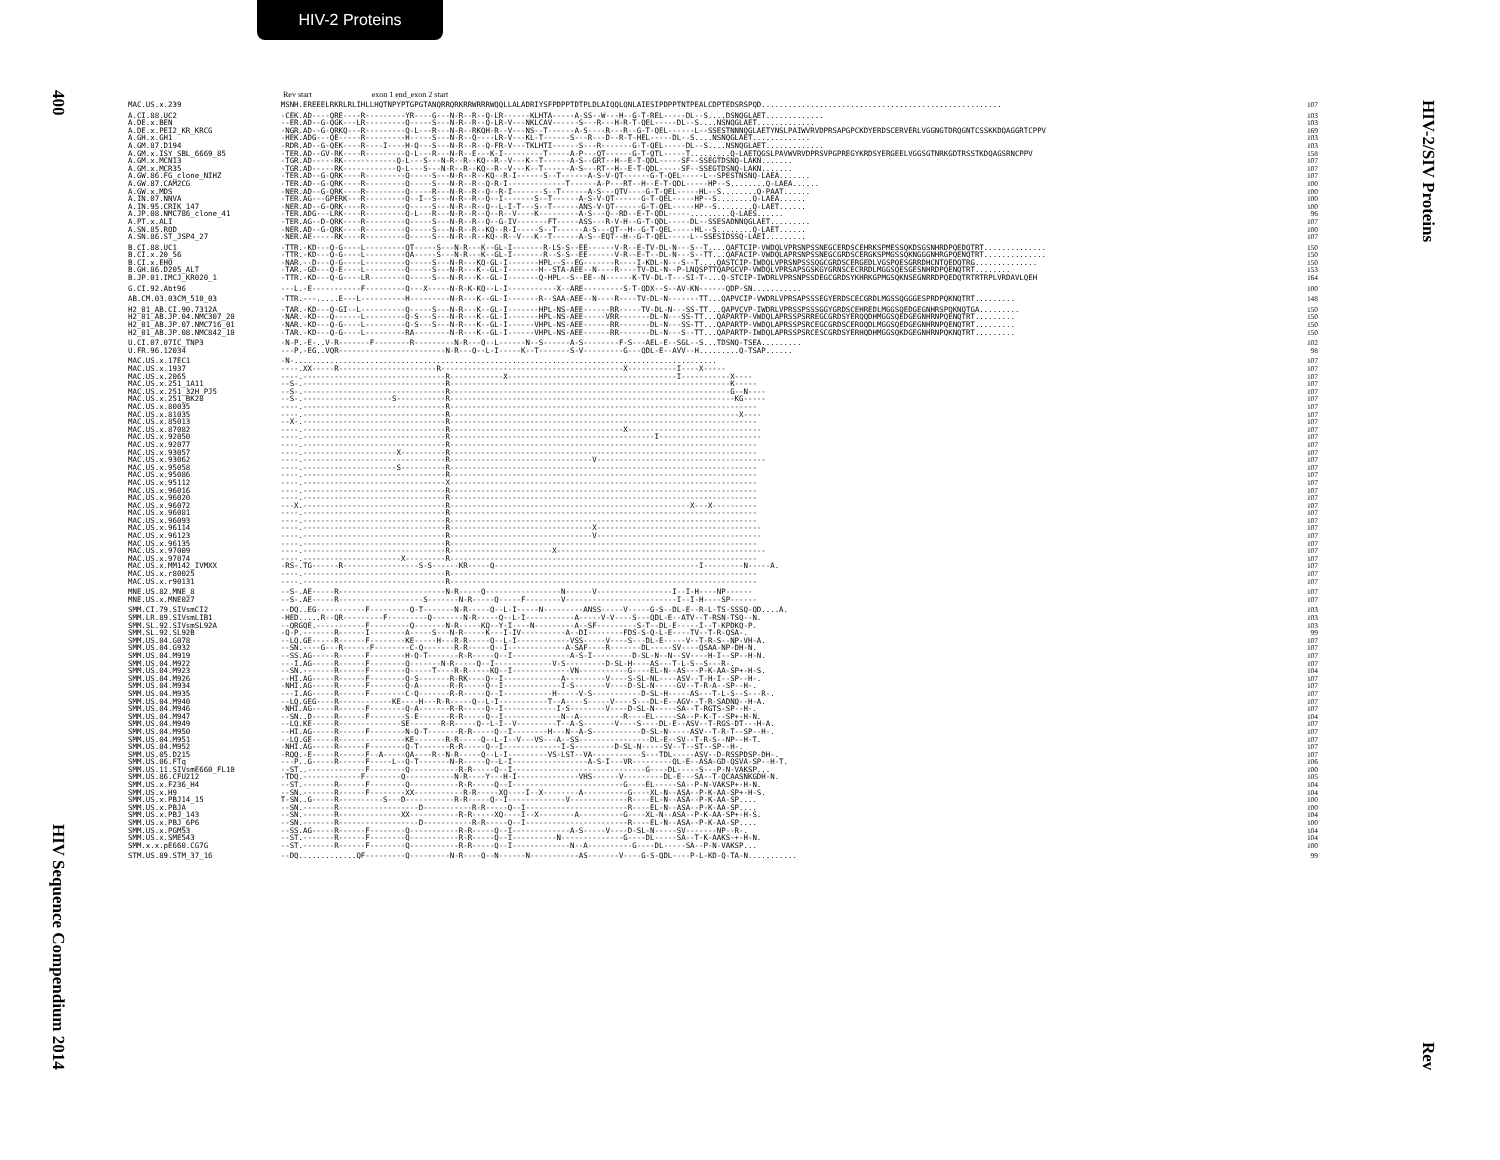HIV-2 Proteins
400 HIV Sequence Compendium 2014
HIV-2/SIV Proteins Rev
Rev start exon 1 end_exon 2 start
| MAC.US.x.239 | MSNH.EREEELRKRLRLIHLLHQTNPYPTGPGTANQRRQRKRRWRRRWQQLLALADRIYSFPDPPTDTPLDLAIQQLQNLAIESIPDPPTNTPEALCDPTEDSRSPQD...................................................... | 107 |
| A.CI.88.UC2 | -CEK.AD----QRE----R---------YR----G---N-R--R--Q-LR------KLHTA-----A-SS--W---H--G-T-REL-----DL--S....DSNQGLAET............. | 103 |
| A.DE.x.BEN | --ER.AD--G-QGK---LR---------Q-----S---N-R--R--Q-LR-V---NKLCAV------S---R---H-R-T-QEL-----DL--S....NSNQGLAET............. | 103 |
| A.DE.x.PEI2_KR_KRCG | -NGR.AD--G-QRKQ---R---------Q-L---R---N-R--RKQH-R--V---NS--T------A-S----R---R--G-T-QEL------L--SSESTNNNQGLAETYNSLPAIWVRVDPRSAPGPCKDYERDSCERVERLVGGNGTDRQGNTCSSKKDQAGGRTCPPV | 169 |
| A.GH.x.GH1 | -HEK.ADG---QE-----R---------H-----S---N-R--Q----LR-V---KL-T------S---R---D--R-T-HEL-----DL--S....NSNQGLAET............. | 103 |
| A.GM.87.D194 | -RDR.AD--G-QEK----R----I----H-Q---S---N-R--R--Q-FR-V---TKLHTI------S---R-------G-T-QEL-----DL--S....NSNQGLAET............. | 103 |
| A.GM.x.ISY_SBL_6669_85 | -TER.AD--GV-RK----R---------Q-L---R---N-R--E---K-I---------T-----A-P---QT------G-T-QTL-----T.........Q-LAETQGSLPAVWVRVDPRSVPGPREGYKRDSYERGEELVGGSGTNRKGDTRSSTKDQAGSRNCPPV | 158 |
| A.GM.x.MCN13 | -TGR.AD-----RK------------Q-L---S---N-R--R--KQ--R--V---K--T------A-S--GRT--H--E-T-QDL-----SF--SSEGTDSNQ-LAKN....... | 107 |
| A.GM.x.MCR35 | -TGR.AD-----RK------------Q-L---S---N-R--R--KQ--R--V---K--T------A-S---RT--H--E-T-QDL-----SF--SSEGTDSNQ-LAKN....... | 107 |
| A.GW.86.FG_clone_NIHZ | -TER.AD--G-QRK----R---------Q-----S---N-R--R--KQ--R-I------S--T------A-S-V-QT------G-T-QEL-----L--SPESTNSNQ-LAEA....... | 107 |
| A.GW.87.CAM2CG | -TER.AD--G-QRK----R---------Q-----S---N-R--R--Q-R-I-------------T------A-P---RT--H--E-T-QDL-----HP--S........Q-LAEA...... | 100 |
| A.GW.x.MDS | -NER.AD--G-QRK----R---------Q-----R---N-R--R--Q--R-I-------S--T------A-S---QTV----G-T-QEL-----HL--S........Q-PAAT...... | 100 |
| A.IN.07.NNVA | -TER.AG---GPERK---R---------Q--I--S---N-R--R--Q--I-------S--T------A-S-V-QT------G-T-QEL-----HP--S........Q-LAEA...... | 100 |
| A.IN.95.CRIK_147 | -NER.AD--G-QRK----R---------Q-----S---N-R--R--Q--L-I-T---S--T------ANS-V-QT------G-T-QEL-----HP--S........Q-LAET...... | 100 |
| A.JP.08.NMC786_clone_41 | -TER.ADG---LRK----R---------Q-L---R---N-R--R--Q--R--V----K---------A-S---Q--RD--E-T-QDL-----.........Q-LAES...... | 96 |
| A.PT.x.ALI | -TER.AG--D-QRK----R---------Q-----S---N-R--R--Q--G-IV-------FT-----ASS---R-V-H--G-T-QDL-----DL--SSESADNNQGLAET......... | 107 |
| A.SN.85.ROD | -NER.AD--G-QRK----R---------Q-----S---N-R--R--KQ--R-I-----S--T------A-S---QT--H--G-T-QEL-----HL--S........Q-LAET...... | 100 |
| A.SN.86.ST_JSP4_27 | -NER.AE-----RK----R---------Q-----S---N-R--R--KQ--R--V---K--T------A-S--EQT--H--G-T-QEL-----L--SSESIDSSQ-LAEI......... | 107 |
| B.CI.88.UC1 | -TTR.-KD---Q-G----L---------QT-----S---N-R---K--GL-I-------R-LS-S--EE------V-R--E-TV-DL-N---S--T....QAFTCIP-VWDQLVPRSNPSSNEGCERDSCEHRKSPMESSQKDSGSNHRDPQEDQTRT.............. | 150 |
| B.CI.x.20_56 | -TTR.-KD---Q-G----L---------QA-----S---N-R---K--GL-I-------R--S-S--EE------V-R--E-T--DL-N---S--TT...QAFACIP-VWDQLAPRSNPSSNEGCGRDSCERGKSPMGSSQKNGGGNHRGPQENQTRT.............. | 150 |
| B.CI.x.EHO | -NAR.--D---Q-G----L---------Q-----S---N-R---KQ-GL-I-------HPL--S--EG-------R----I-KDL-N---S--T....QASTCIP-IWDQLVPRSNPSSSQGCGRDSCERGEDLVGSPQESGRRDHCNTQEDQTRG.............. | 150 |
| B.GH.86.D205_ALT | -TAR.-GD---Q-E----L---------Q-----S---N-R---K--GL-I-------H--STA-AEE--N----R----TV-DL-N--P-LNQSPTTQAPGCVP-VWDQLVPRSAPSGSKGYGRNSCECRRDLMGGSQESGESNHRDPQENQTRT........ | 153 |
| B.JP.01.IMCJ_KR020_1 | -TTR.-KD---Q-G----LR--------Q-----S---N-R---K--GL-I-------Q-HPL--S--EE--N------K-TV-DL-T---SI-T-...Q-STCIP-IWDRLVPRSNPSSDEGCGRDSYKHRKGPMGSQKNSEGNRRDPQEDQTRTRTRPLVRDAVLQEH | 164 |
| G.CI.92.Abt96 | ---L.-E-----------F---------Q---X-----N-R-K-KQ--L-I-----------X--ARE---------S-T-QDX--S--AV-KN------QDP-SN........... | 100 |
| AB.CM.03.03CM_510_03 | -TTR.---.....E---L----------H---------N-R---K--GL-I-------R--SAA-AEE--N----R----TV-DL-N-------TT...QAPVCIP-VWDRLVPRSAPSSSEGYERDSCECGRDLMGSSQGGGESPRDPQKNQTRT......... | 148 |
| H2_01_AB.CI.90.7312A | -TAR.-KD---Q-GI--L----------Q-----S---N-R---K--GL-I-------HPL-NS-AEE------RR-----TV-DL-N---SS-TT...QAPVCVP-IWDRLVPRSSPSSSGGYGRDSCEHREDLMGGSQEDGEGNHRSPQKNQTGA......... | 150 |
| H2_01_AB.JP.04.NMC307_20 | -NAR.-KD---Q------L---------Q-S---S---N-R---K--GL-I-------HPL-NS-AEE-----VRR-------DL-N---SS-TT...QAPARTP-VWDQLAPRSSPSRREGCGRDSYERQQDHMGGSQEDGEGNHRNPQENQTRT......... | 150 |
| H2_01_AB.JP.07.NMC716_01 | -NAR.-KD---Q-G----L---------Q-S---S---N-R---K--GL-I------VHPL-NS-AEE------RR-------DL-N---SS-TT...QAPARTP-VWDQLAPRSSPSRCEGCGRDSCEROQDLMGGSQEDGEGNHRNPQENQTRT......... | 150 |
| H2_01_AB.JP.08.NMC842_10 | -TAR.-KD---Q-G----L---------RA--------N-R---K--GL-I------VHPL-NS-AEE------RR-------DL-N---S--TT...QAPARTP-IWDQLAPRSSPSRCESCGRDSYERHQDHMGGSQKDGEGNHRNPQKNQTRT......... | 150 |
| U.CI.07.07IC_TNP3 | -N-P.-E-..V-R-------F--------R---------N-R---Q--L------N--S------A-S--------F-S---AEL-E--SGL--S...TDSNQ-TSEA......... | 102 |
| U.FR.96.12034 | ---P.-EG..VQR------------------------N-R---Q--L-I-----K--T-------S-V---------G---QDL-E--AVV--H.........Q-TSAP...... | 98 |
| MAC.US.x.17EC1 | -N-............................................................................................... | 107 |
| MAC.US.x.1937 | ----.XX-----R----------------------R-----------------------------------------X-----------I----X----- | 107 |
| MAC.US.x.2065 | ----.--------------------------------R------------X--------------------------------------I-----------X---- | 107 |
| MAC.US.x.251_1A11 | --S-.--------------------------------R---------------------------------------------------------------K----- | 107 |
| MAC.US.x.251_32H_PJ5 | --S-.--------------------------------R---------------------------------------------------------------G--N---- | 107 |
| MAC.US.x.251_BK28 | --S-.--------------------S-----------R----------------------------------------------------------------KG----- | 107 |
| MAC.US.x.80035 | ----.--------------------------------R--------------------------------------------------------------------- | 107 |
| MAC.US.x.81035 | ----.--------------------------------R-----------------------------------------------------------------X---- | 107 |
| MAC.US.x.85013 | --X-.--------------------------------R--------------------------------------------------------------------- | 107 |
| MAC.US.x.87082 | ----.--------------------------------R---------------------------------------X------------------------------ | 107 |
| MAC.US.x.92050 | ----.--------------------------------R----------------------------------------------I----------------------- | 107 |
| MAC.US.x.92077 | ----.--------------------------------R--------------------------------------------------------------------- | 107 |
| MAC.US.x.93057 | ----.---------------------X----------R--------------------------------------------------------------------- | 107 |
| MAC.US.x.93062 | ----.--------------------------------R--------------------------------V-------------------------------------- | 107 |
| MAC.US.x.95058 | ----.---------------------S----------R--------------------------------------------------------------------- | 107 |
| MAC.US.x.95086 | ----.--------------------------------R--------------------------------------------------------------------- | 107 |
| MAC.US.x.95112 | ----.--------------------------------X--------------------------------------------------------------------- | 107 |
| MAC.US.x.96016 | ----.--------------------------------R--------------------------------------------------------------------- | 107 |
| MAC.US.x.96020 | ----.--------------------------------R--------------------------------------------------------------------- | 107 |
| MAC.US.x.96072 | ---X.--------------------------------R------------------------------------------------------X---X---------- | 107 |
| MAC.US.x.96081 | ----.--------------------------------R--------------------------------------------------------------------- | 107 |
| MAC.US.x.96093 | ----.--------------------------------R--------------------------------------------------------------------- | 107 |
| MAC.US.x.96114 | ----.--------------------------------R--------------------------------X------------------------------------- | 107 |
| MAC.US.x.96123 | ----.--------------------------------R--------------------------------V------------------------------------- | 107 |
| MAC.US.x.96135 | ----.--------------------------------R--------------------------------------------------------------------- | 107 |
| MAC.US.x.97009 | ----.--------------------------------R-----------------------X----------------------------------------------- | 107 |
| MAC.US.x.97074 | ----.----------------------X---------R--------------------------------------------------------------------- | 107 |
| MAC.US.x.MM142_IVMXX | -RS-.TG------R-----------------S-S------KR-----Q----------------------------------------------I---------N-----A. | 107 |
| MAC.US.x.r80025 | ----.--------------------------------R--------------------------------------------------------------------- | 107 |
| MAC.US.x.r90131 | ----.--------------------------------R--------------------------------------------------------------------- | 107 |
| MNE.US.82.MNE_8 | --S-.AE-----R------------------------N-R-----Q-----------------N------V-----------------I--I-H----NP------ | 107 |
| MNE.US.x.MNE027 | --S-.AE-----R-------------------S-------N-R-----Q-----F--------V-------------------------I--I-H----SP------ | 107 |
| SMM.CI.79.SIVsmCI2 | --DQ..EG-----------F---------Q-T-------N-R-----Q--L-I-----N---------ANSS-----V-----G-S--DL-E--R-L-TS-SSSQ-QD....A. | 103 |
| SMM.LR.89.SIVsmLIB1 | -HED.....R--QR---------F---------Q-------N-R-----Q--L-I-----------A-----V-V----S---QDL-E--ATV--T-RSN-TSQ--N. | 103 |
| SMM.SL.92.SIVsmSL92A | --QRGQE.-----------F---------Q-------N-R-----KQ--Y-I----N---------A--SF---------S-T--DL-E-----I--T-KPDKQ-P. | 103 |
| SMM.SL.92.SL92B | -Q-P.-------R------I--------A-----S---N-R-----K---I-IV----------A--DI--------FDS-S-Q-L-E----TV--T-R-QSA-. | 99 |
| SMM.US.04.G078 | --LQ.GE-----R------F--------KE-----H---R-R-----Q--L-I------------VSS-----V----S---DL-E-----V--T-R-S--NP-VH-A. | 107 |
| SMM.US.04.G932 | --SN.----G---R------F--------C-Q-------R-R-----Q--I-------------A-SAF----R-------DL-----SV----QSAA-NP-DH-N. | 107 |
| SMM.US.04.M919 | --SS.AG-----R------F--------H-Q-T-------R-R-----Q--I-------------A-S-I---------D-SL-N--N--SV----H-I--SP--H-N. | 107 |
| SMM.US.04.M922 | ---I.AG-----R------F--------Q-------N-R-----Q--I-------------V-S---------D-SL-H----AS---T-L-S--S---R-. | 107 |
| SMM.US.04.M923 | --SN.-------R------F--------Q-----T----R-R-----KQ--I-------------VN-----------G----EL-N--AS---P-K-AA-SP+-H-S. | 104 |
| SMM.US.04.M926 | --HI.AG-----R------F--------Q-S-------R-RK----Q--I-------------A---------V----S-SL-NL----ASV--T-H-I--SP--H-. | 107 |
| SMM.US.04.M934 | -NHI.AG-----R------F--------Q-A-------R-R-----Q--I-------------I-S-------V----D-SL-N-----GV--T-R-A--SP--H-. | 107 |
| SMM.US.04.M935 | ---I.AG-----R------F--------C-Q-------R-R-----Q--I-----------H-----V-S-----------D-SL-H-----AS---T-L-S--S---R-. | 107 |
| SMM.US.04.M940 | --LQ.GEG----R------------KE----H---R-R-----Q--L-I-----------T--A----S-----V----S---DL-E--AGV--T-R-SADNQ--H-A. | 107 |
| SMM.US.04.M946 | -NHI.AG-----R------F--------Q-A-------R-R-----Q--I------------I-S--------V----D-SL-N-----SA--T-RGTS-SP--H-. | 107 |
| SMM.US.04.M947 | --SN..D-----R------F--------S-E-------R-R-----Q--I-------------N--A----------R----EL-----SA--P-K-T--SP+-H-N. | 104 |
| SMM.US.04.M949 | --LQ.KE-----R--------------SE-------R-R-----Q--L-I--V---------T--A-S-------V----S----DL-E--ASV--T-RGS-DT---H-A. | 107 |
| SMM.US.04.M950 | --HI.AG-----R------F--------N-Q-T-------R-R-----Q--I--------H---N--A-S-----------D-SL-N-----ASV--T-R-T--SP--H-. | 107 |
| SMM.US.04.M951 | --LQ.GE-----R---------------KE-------R-R-----Q--L-I--V---VS---A--SS----------------DL-E--SV--T-R-S--NP--H-T. | 107 |
| SMM.US.04.M952 | -NHI.AG-----R------F--------Q-T-------R-R-----Q--I-------------I-S---------D-SL-N-----SV--T--ST--SP--H-. | 107 |
| SMM.US.05.D215 | -RQQ.-E-----R------F--A-----QA----R--N-R-----Q--L-I---------VS-LST--VA-----------S---TDL-----ASV--D-RSSPDSP-DH-. | 107 |
| SMM.US.06.FTq | ---P..G-----R------F-----L--Q-T-------N-R-----Q--L-I-----------------A-S-I---VR---------QL-E--ASA-GD-QSVA-SP--H-T. | 106 |
| SMM.US.11.SIVsmE660_FL10 | --ST..-------------F--------Q-----------R-R-----Q--I------------------------------G----DL-----S---P-N-VAKSP... | 100 |
| SMM.US.86.CFU212 | -TDQ.-------------F--------Q-----------N-R----Y---H-I--------------VHS------V---------DL-E---SA--T-QCAASNKGDH-N. | 105 |
| SMM.US.x.F236_H4 | --ST.-------R------F--------Q-----------R-R-----Q--I-------------------------G----EL-----SA--P-N-VAKSP+-H-N. | 104 |
| SMM.US.x.H9 | --SN.-------R------F--------XX-----------R-R-----XQ----I--X--------A----------G----XL-N--ASA--P-K-AA-SP+-H-S. | 104 |
| SMM.US.x.PBJ14_15 | T-SN..G-----R----------S---D-----------R-R-----Q--I-------------V-------------R----EL-N--ASA--P-K-AA-SP.... | 100 |
| SMM.US.x.PBJA | --SN.-------R------------------D-----------R-R-----Q--I-----------------------R----EL-N--ASA--P-K-AA-SP.... | 100 |
| SMM.US.x.PBJ_143 | --SN.-------R--------------XX-----------R-R-----XQ----I--X--------A----------G----XL-N--ASA--P-K-AA-SP+-H-S. | 104 |
| SMM.US.x.PBJ_6P6 | --SN.-------R------------------D-----------R-R-----Q--I-----------------------R----EL-N--ASA--P-K-AA-SP.... | 100 |
| SMM.US.x.PGM53 | --SS.AG-----R------F--------Q-----------R-R-----Q--I-------------A-S-----V----D-SL-N-----SV-------NP--R-. | 104 |
| SMM.US.x.SME543 | --ST.-------R------F--------Q-----------R-R-----Q--I----------N--------------G----DL-----SA--T-K-AAKS-+-H-N. | 104 |
| SMM.x.x.pE660.CG7G | --ST.-------R------F--------Q-----------R-R-----Q--I-------------N--A----------G----DL-----SA--P-N-VAKSP... | 100 |
| STM.US.89.STM_37_16 | --DQ.............QF---------Q---------N-R----Q--N------N-----------AS-------V----G-S-QDL----P-L-KD-Q-TA-N........... | 99 |